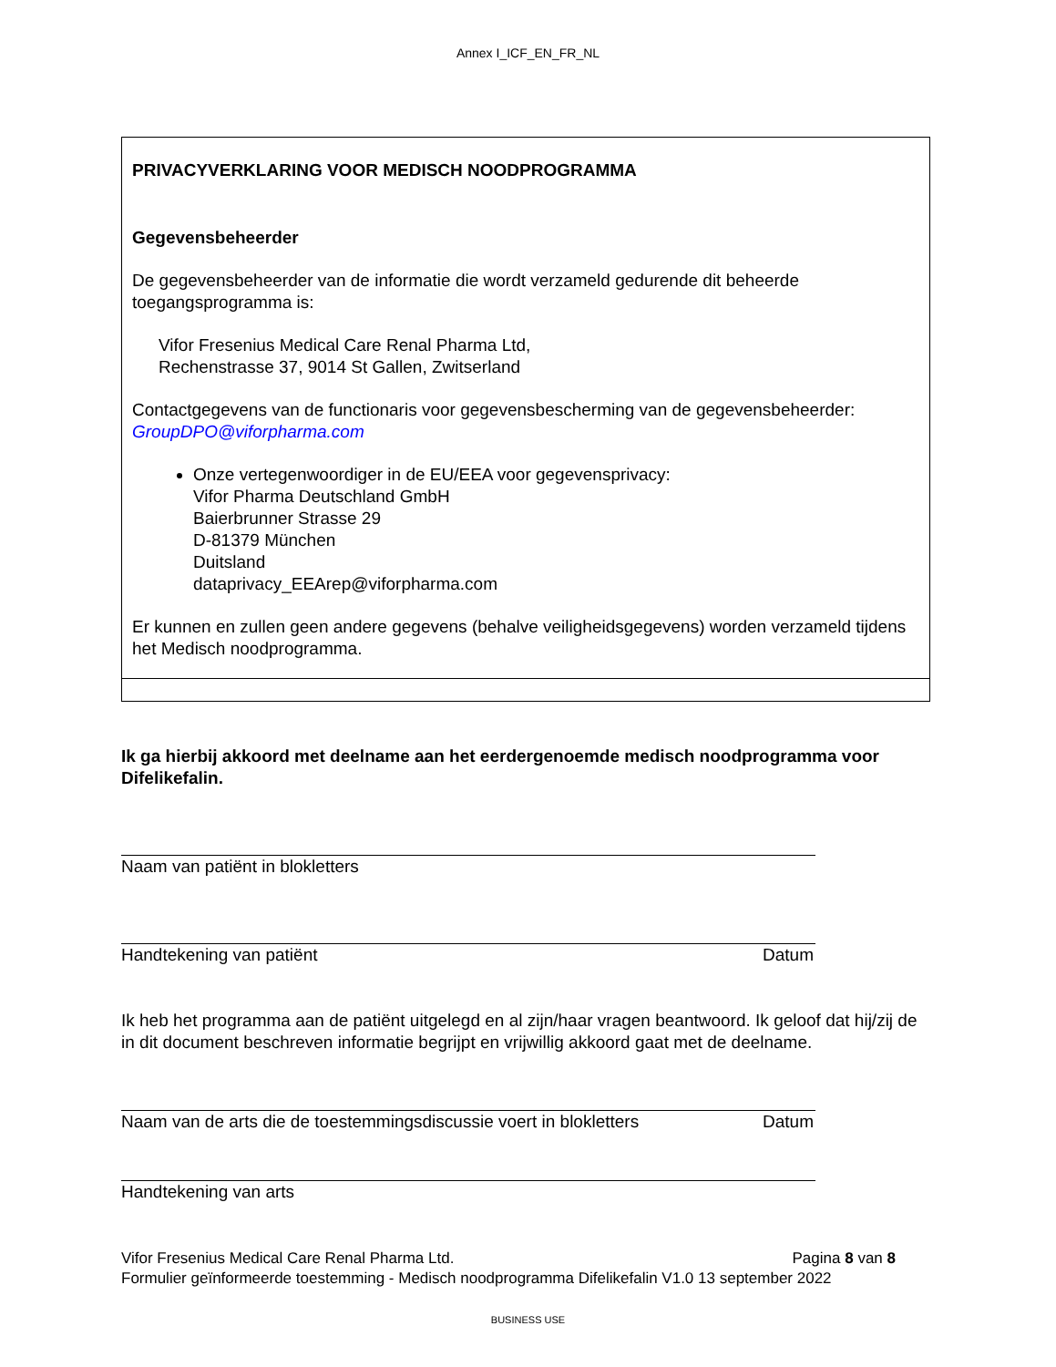Annex I_ICF_EN_FR_NL
PRIVACYVERKLARING VOOR MEDISCH NOODPROGRAMMA
Gegevensbeheerder
De gegevensbeheerder van de informatie die wordt verzameld gedurende dit beheerde toegangsprogramma is:
Vifor Fresenius Medical Care Renal Pharma Ltd,
Rechenstrasse 37, 9014 St Gallen, Zwitserland
Contactgegevens van de functionaris voor gegevensbescherming van de gegevensbeheerder: GroupDPO@viforpharma.com
Onze vertegenwoordiger in de EU/EEA voor gegevensprivacy:
Vifor Pharma Deutschland GmbH
Baierbrunner Strasse 29
D-81379 München
Duitsland
dataprivacy_EEArep@viforpharma.com
Er kunnen en zullen geen andere gegevens (behalve veiligheidsgegevens) worden verzameld tijdens het Medisch noodprogramma.
Ik ga hierbij akkoord met deelname aan het eerdergenoemde medisch noodprogramma voor Difelikefalin.
Naam van patiënt in blokletters
Handtekening van patiënt Datum
Ik heb het programma aan de patiënt uitgelegd en al zijn/haar vragen beantwoord. Ik geloof dat hij/zij de in dit document beschreven informatie begrijpt en vrijwillig akkoord gaat met de deelname.
Naam van de arts die de toestemmingsdiscussie voert in blokletters Datum
Handtekening van arts
Vifor Fresenius Medical Care Renal Pharma Ltd. Pagina 8 van 8
Formulier geïnformeerde toestemming - Medisch noodprogramma Difelikefalin V1.0 13 september 2022
BUSINESS USE